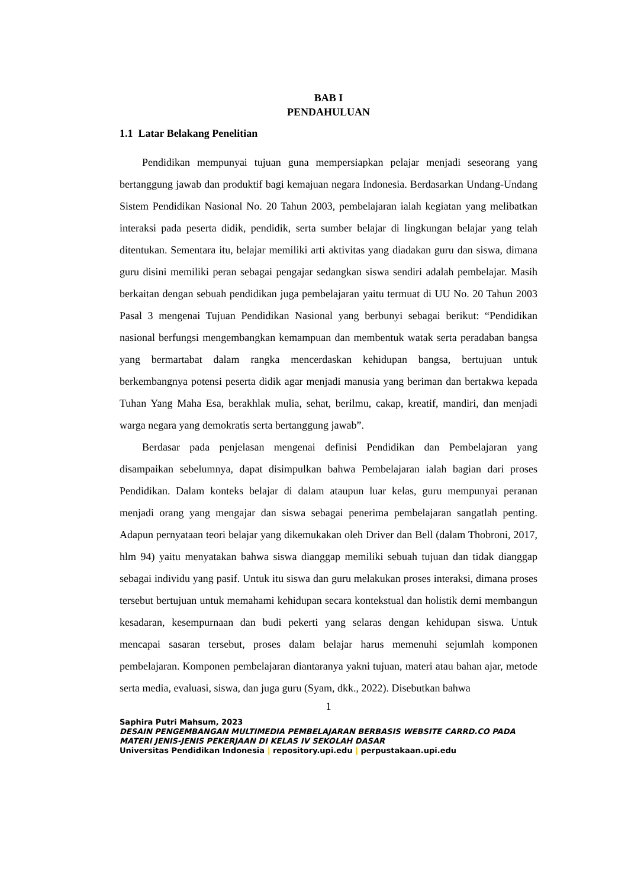BAB I
PENDAHULUAN
1.1 Latar Belakang Penelitian
Pendidikan mempunyai tujuan guna mempersiapkan pelajar menjadi seseorang yang bertanggung jawab dan produktif bagi kemajuan negara Indonesia. Berdasarkan Undang-Undang Sistem Pendidikan Nasional No. 20 Tahun 2003, pembelajaran ialah kegiatan yang melibatkan interaksi pada peserta didik, pendidik, serta sumber belajar di lingkungan belajar yang telah ditentukan. Sementara itu, belajar memiliki arti aktivitas yang diadakan guru dan siswa, dimana guru disini memiliki peran sebagai pengajar sedangkan siswa sendiri adalah pembelajar. Masih berkaitan dengan sebuah pendidikan juga pembelajaran yaitu termuat di UU No. 20 Tahun 2003 Pasal 3 mengenai Tujuan Pendidikan Nasional yang berbunyi sebagai berikut: “Pendidikan nasional berfungsi mengembangkan kemampuan dan membentuk watak serta peradaban bangsa yang bermartabat dalam rangka mencerdaskan kehidupan bangsa, bertujuan untuk berkembangnya potensi peserta didik agar menjadi manusia yang beriman dan bertakwa kepada Tuhan Yang Maha Esa, berakhlak mulia, sehat, berilmu, cakap, kreatif, mandiri, dan menjadi warga negara yang demokratis serta bertanggung jawab”.
Berdasar pada penjelasan mengenai definisi Pendidikan dan Pembelajaran yang disampaikan sebelumnya, dapat disimpulkan bahwa Pembelajaran ialah bagian dari proses Pendidikan. Dalam konteks belajar di dalam ataupun luar kelas, guru mempunyai peranan menjadi orang yang mengajar dan siswa sebagai penerima pembelajaran sangatlah penting. Adapun pernyataan teori belajar yang dikemukakan oleh Driver dan Bell (dalam Thobroni, 2017, hlm 94) yaitu menyatakan bahwa siswa dianggap memiliki sebuah tujuan dan tidak dianggap sebagai individu yang pasif. Untuk itu siswa dan guru melakukan proses interaksi, dimana proses tersebut bertujuan untuk memahami kehidupan secara kontekstual dan holistik demi membangun kesadaran, kesempurnaan dan budi pekerti yang selaras dengan kehidupan siswa. Untuk mencapai sasaran tersebut, proses dalam belajar harus memenuhi sejumlah komponen pembelajaran. Komponen pembelajaran diantaranya yakni tujuan, materi atau bahan ajar, metode serta media, evaluasi, siswa, dan juga guru (Syam, dkk., 2022). Disebutkan bahwa
1
Saphira Putri Mahsum, 2023
DESAIN PENGEMBANGAN MULTIMEDIA PEMBELAJARAN BERBASIS WEBSITE CARRD.CO PADA MATERI JENIS-JENIS PEKERJAAN DI KELAS IV SEKOLAH DASAR
Universitas Pendidikan Indonesia | repository.upi.edu | perpustakaan.upi.edu